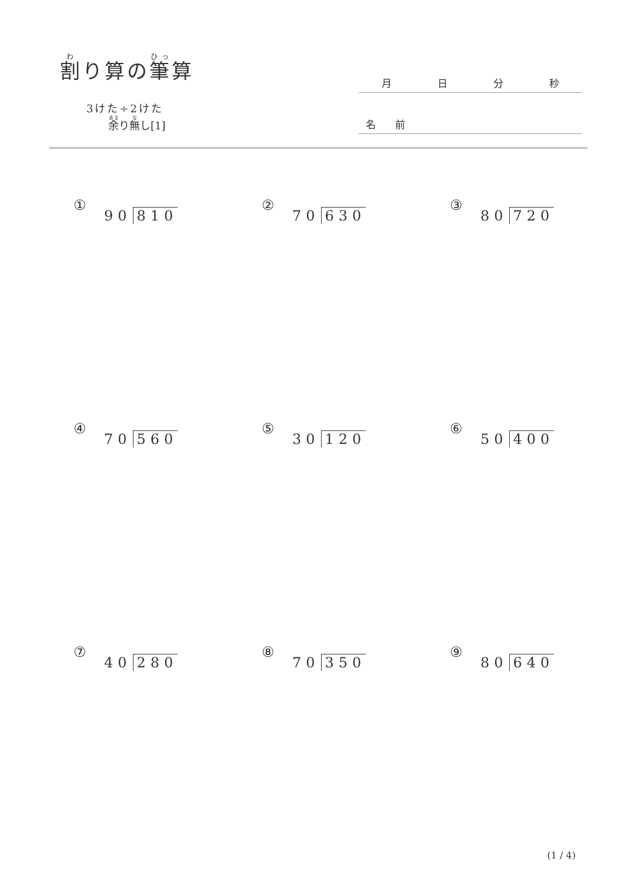割り算の筆算
3けた÷2けた
余り無し[1]
月日分秒
名 前
① 90 810
② 70 630
③ 80 720
④ 70 560
⑤ 30 120
⑥ 50 400
⑦ 40 280
⑧ 70 350
⑨ 80 640
(1 / 4)